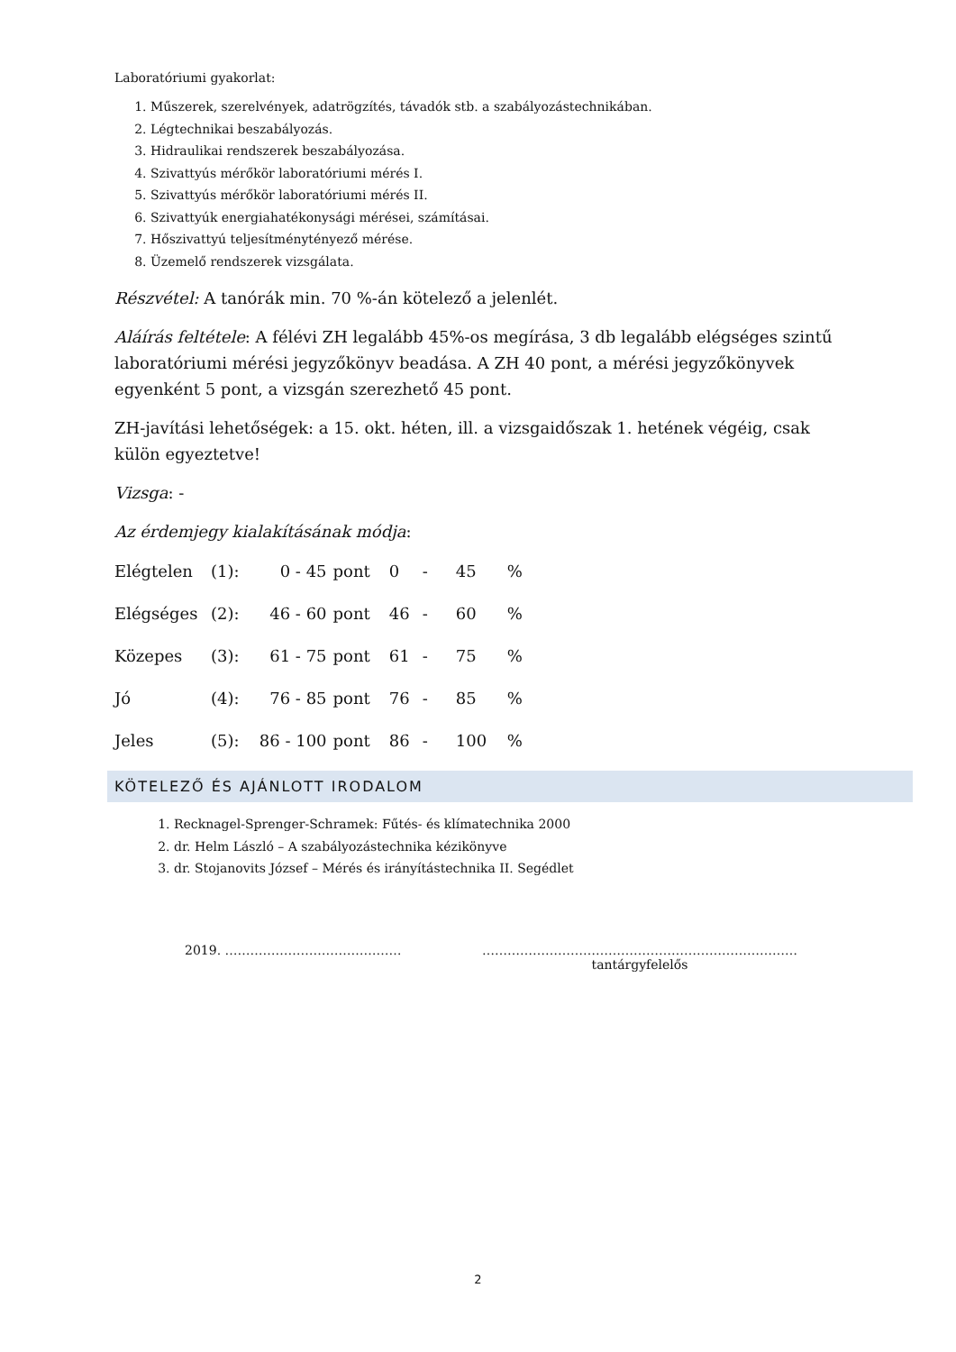Laboratóriumi gyakorlat:
1. Műszerek, szerelvények, adatrögzítés, távadók stb. a szabályozástechnikában.
2. Légtechnikai beszabályozás.
3. Hidraulikai rendszerek beszabályozása.
4. Szivattyús mérőkör laboratóriumi mérés I.
5. Szivattyús mérőkör laboratóriumi mérés II.
6. Szivattyúk energiahatékonysági mérései, számításai.
7. Hőszivattyú teljesítménytényező mérése.
8. Üzemelő rendszerek vizsgálata.
Részvétel: A tanórák min. 70 %-án kötelező a jelenlét.
Aláírás feltétele: A félévi ZH legalább 45%-os megírása, 3 db legalább elégséges szintű laboratóriumi mérési jegyzőkönyv beadása. A ZH 40 pont, a mérési jegyzőkönyvek egyenként 5 pont, a vizsgán szerezhető 45 pont.
ZH-javítási lehetőségek: a 15. okt. héten, ill. a vizsgaidőszak 1. hetének végéig, csak külön egyeztetve!
Vizsga: -
Az érdemjegy kialakításának módja:
| Elégtelen | (1): | 0 - 45 | pont | 0 | - | 45 | % |
| Elégséges | (2): | 46 - 60 | pont | 46 | - | 60 | % |
| Közepes | (3): | 61 - 75 | pont | 61 | - | 75 | % |
| Jó | (4): | 76 - 85 | pont | 76 | - | 85 | % |
| Jeles | (5): | 86 - 100 | pont | 86 | - | 100 | % |
KÖTELEZŐ ÉS AJÁNLOTT IRODALOM
1. Recknagel-Sprenger-Schramek: Fűtés- és klímatechnika 2000
2. dr. Helm László – A szabályozástechnika kézikönyve
3. dr. Stojanovits József – Mérés és irányítástechnika II. Segédlet
2019. …………………………………… …………………………………………………………………
tantárgyfelelős
2